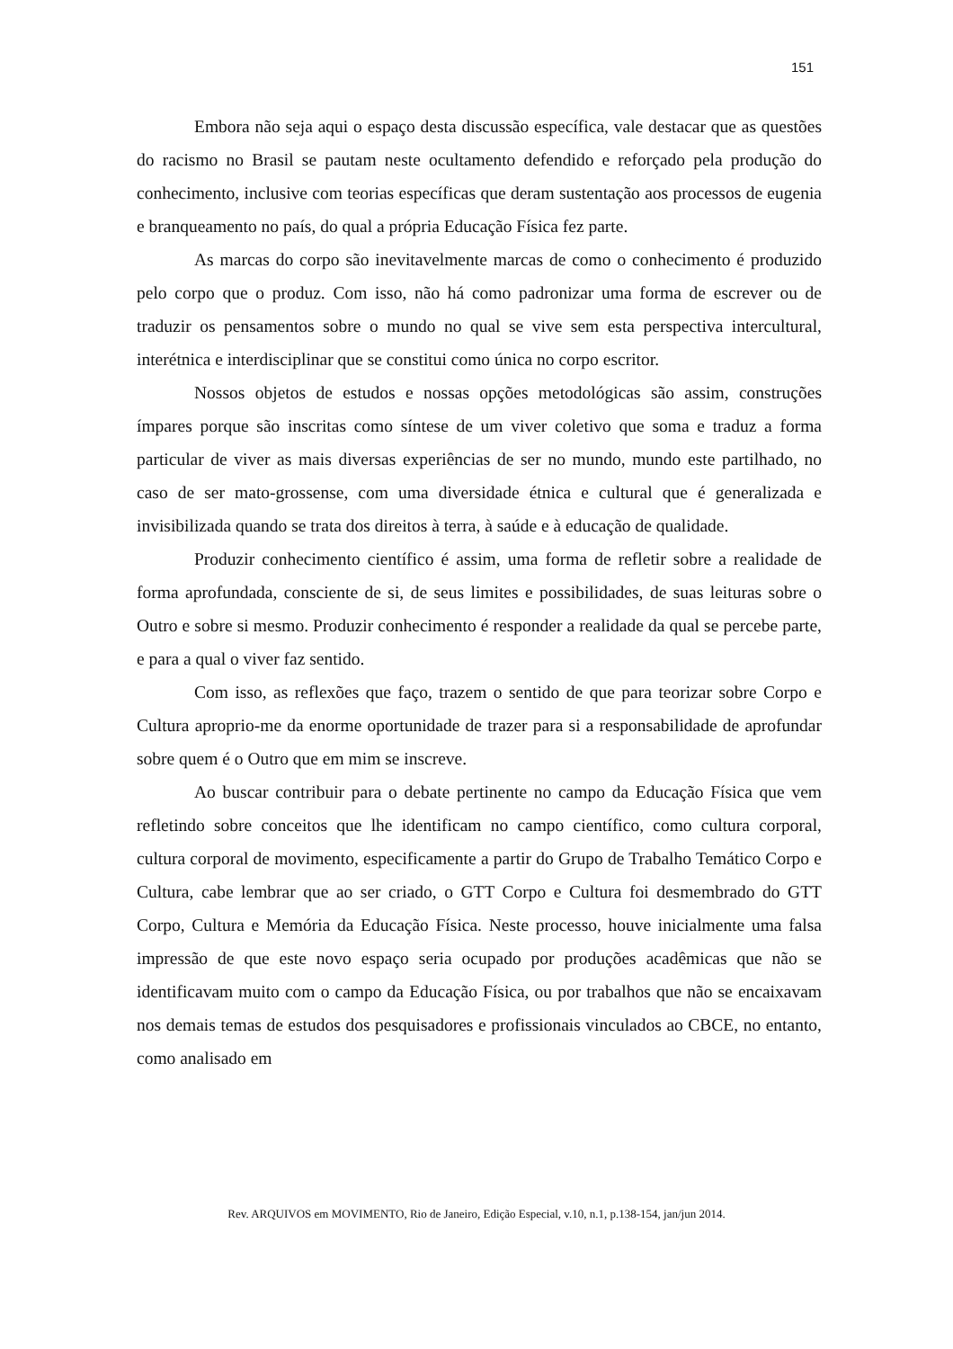151
Embora não seja aqui o espaço desta discussão específica, vale destacar que as questões do racismo no Brasil se pautam neste ocultamento defendido e reforçado pela produção do conhecimento, inclusive com teorias específicas que deram sustentação aos processos de eugenia e branqueamento no país, do qual a própria Educação Física fez parte.
As marcas do corpo são inevitavelmente marcas de como o conhecimento é produzido pelo corpo que o produz. Com isso, não há como padronizar uma forma de escrever ou de traduzir os pensamentos sobre o mundo no qual se vive sem esta perspectiva intercultural, interétnica e interdisciplinar que se constitui como única no corpo escritor.
Nossos objetos de estudos e nossas opções metodológicas são assim, construções ímpares porque são inscritas como síntese de um viver coletivo que soma e traduz a forma particular de viver as mais diversas experiências de ser no mundo, mundo este partilhado, no caso de ser mato-grossense, com uma diversidade étnica e cultural que é generalizada e invisibilizada quando se trata dos direitos à terra, à saúde e à educação de qualidade.
Produzir conhecimento científico é assim, uma forma de refletir sobre a realidade de forma aprofundada, consciente de si, de seus limites e possibilidades, de suas leituras sobre o Outro e sobre si mesmo. Produzir conhecimento é responder a realidade da qual se percebe parte, e para a qual o viver faz sentido.
Com isso, as reflexões que faço, trazem o sentido de que para teorizar sobre Corpo e Cultura aproprio-me da enorme oportunidade de trazer para si a responsabilidade de aprofundar sobre quem é o Outro que em mim se inscreve.
Ao buscar contribuir para o debate pertinente no campo da Educação Física que vem refletindo sobre conceitos que lhe identificam no campo científico, como cultura corporal, cultura corporal de movimento, especificamente a partir do Grupo de Trabalho Temático Corpo e Cultura, cabe lembrar que ao ser criado, o GTT Corpo e Cultura foi desmembrado do GTT Corpo, Cultura e Memória da Educação Física. Neste processo, houve inicialmente uma falsa impressão de que este novo espaço seria ocupado por produções acadêmicas que não se identificavam muito com o campo da Educação Física, ou por trabalhos que não se encaixavam nos demais temas de estudos dos pesquisadores e profissionais vinculados ao CBCE, no entanto, como analisado em
Rev. ARQUIVOS em MOVIMENTO, Rio de Janeiro, Edição Especial, v.10, n.1, p.138-154, jan/jun 2014.